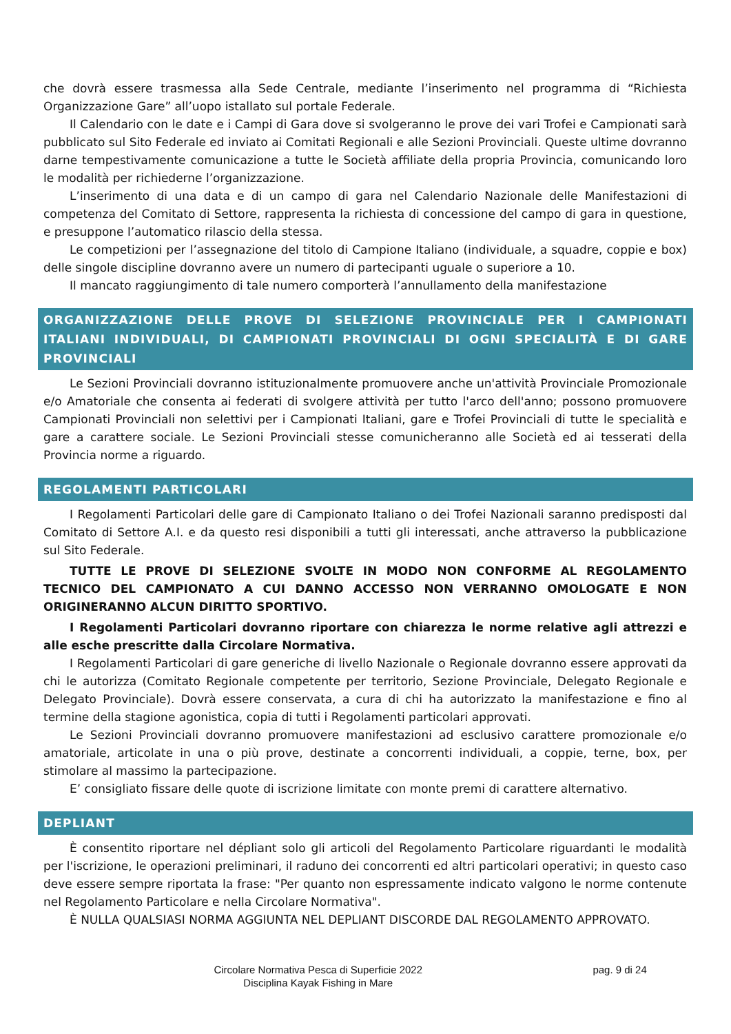che dovrà essere trasmessa alla Sede Centrale, mediante l’inserimento nel programma di “Richiesta Organizzazione Gare” all’uopo istallato sul portale Federale.
Il Calendario con le date e i Campi di Gara dove si svolgeranno le prove dei vari Trofei e Campionati sarà pubblicato sul Sito Federale ed inviato ai Comitati Regionali e alle Sezioni Provinciali. Queste ultime dovranno darne tempestivamente comunicazione a tutte le Società affiliate della propria Provincia, comunicando loro le modalità per richiederne l’organizzazione.
L’inserimento di una data e di un campo di gara nel Calendario Nazionale delle Manifestazioni di competenza del Comitato di Settore, rappresenta la richiesta di concessione del campo di gara in questione, e presuppone l’automatico rilascio della stessa.
Le competizioni per l’assegnazione del titolo di Campione Italiano (individuale, a squadre, coppie e box) delle singole discipline dovranno avere un numero di partecipanti uguale o superiore a 10.
Il mancato raggiungimento di tale numero comporterà l’annullamento della manifestazione
ORGANIZZAZIONE DELLE PROVE DI SELEZIONE PROVINCIALE PER I CAMPIONATI ITALIANI INDIVIDUALI, DI CAMPIONATI PROVINCIALI DI OGNI SPECIALITÀ E DI GARE PROVINCIALI
Le Sezioni Provinciali dovranno istituzionalmente promuovere anche un'attività Provinciale Promozionale e/o Amatoriale che consenta ai federati di svolgere attività per tutto l'arco dell'anno; possono promuovere Campionati Provinciali non selettivi per i Campionati Italiani, gare e Trofei Provinciali di tutte le specialità e gare a carattere sociale. Le Sezioni Provinciali stesse comunicheranno alle Società ed ai tesserati della Provincia norme a riguardo.
REGOLAMENTI PARTICOLARI
I Regolamenti Particolari delle gare di Campionato Italiano o dei Trofei Nazionali saranno predisposti dal Comitato di Settore A.I. e da questo resi disponibili a tutti gli interessati, anche attraverso la pubblicazione sul Sito Federale.
TUTTE LE PROVE DI SELEZIONE SVOLTE IN MODO NON CONFORME AL REGOLAMENTO TECNICO DEL CAMPIONATO A CUI DANNO ACCESSO NON VERRANNO OMOLOGATE E NON ORIGINERANNO ALCUN DIRITTO SPORTIVO.
I Regolamenti Particolari dovranno riportare con chiarezza le norme relative agli attrezzi e alle esche prescritte dalla Circolare Normativa.
I Regolamenti Particolari di gare generiche di livello Nazionale o Regionale dovranno essere approvati da chi le autorizza (Comitato Regionale competente per territorio, Sezione Provinciale, Delegato Regionale e Delegato Provinciale). Dovrà essere conservata, a cura di chi ha autorizzato la manifestazione e fino al termine della stagione agonistica, copia di tutti i Regolamenti particolari approvati.
Le Sezioni Provinciali dovranno promuovere manifestazioni ad esclusivo carattere promozionale e/o amatoriale, articolate in una o più prove, destinate a concorrenti individuali, a coppie, terne, box, per stimolare al massimo la partecipazione.
E’ consigliato fissare delle quote di iscrizione limitate con monte premi di carattere alternativo.
DEPLIANT
È consentito riportare nel dépliant solo gli articoli del Regolamento Particolare riguardanti le modalità per l'iscrizione, le operazioni preliminari, il raduno dei concorrenti ed altri particolari operativi; in questo caso deve essere sempre riportata la frase: "Per quanto non espressamente indicato valgono le norme contenute nel Regolamento Particolare e nella Circolare Normativa".
È NULLA QUALSIASI NORMA AGGIUNTA NEL DEPLIANT DISCORDE DAL REGOLAMENTO APPROVATO.
Circolare Normativa Pesca di Superficie 2022
Disciplina Kayak Fishing in Mare
pag. 9 di 24